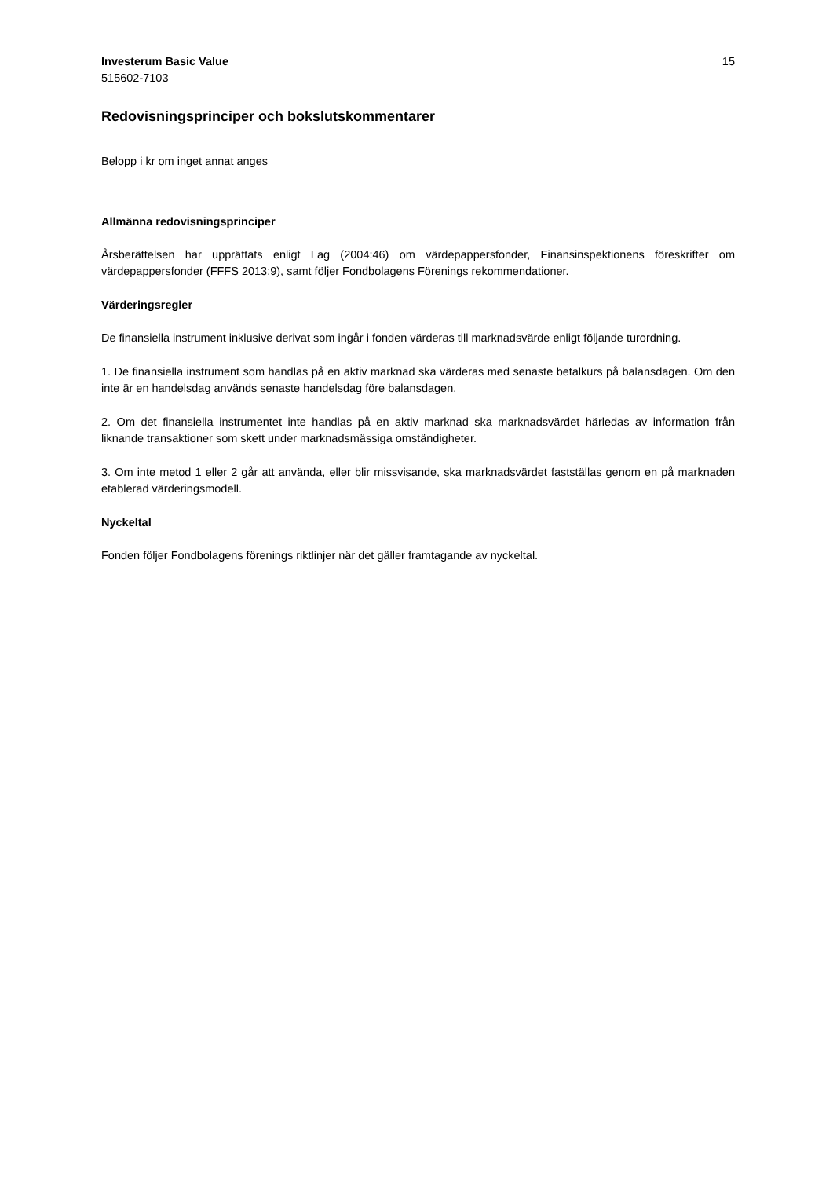Investerum Basic Value
515602-7103
15
Redovisningsprinciper och bokslutskommentarer
Belopp i kr om inget annat anges
Allmänna redovisningsprinciper
Årsberättelsen har upprättats enligt Lag (2004:46) om värdepappersfonder, Finansinspektionens föreskrifter om värdepappersfonder (FFFS 2013:9), samt följer Fondbolagens Förenings rekommendationer.
Värderingsregler
De finansiella instrument inklusive derivat som ingår i fonden värderas till marknadsvärde enligt följande turordning.
1. De finansiella instrument som handlas på en aktiv marknad ska värderas med senaste betalkurs på balansdagen. Om den inte är en handelsdag används senaste handelsdag före balansdagen.
2. Om det finansiella instrumentet inte handlas på en aktiv marknad ska marknadsvärdet härledas av information från liknande transaktioner som skett under marknadsmässiga omständigheter.
3. Om inte metod 1 eller 2 går att använda, eller blir missvisande, ska marknadsvärdet fastställas genom en på marknaden etablerad värderingsmodell.
Nyckeltal
Fonden följer Fondbolagens förenings riktlinjer när det gäller framtagande av nyckeltal.